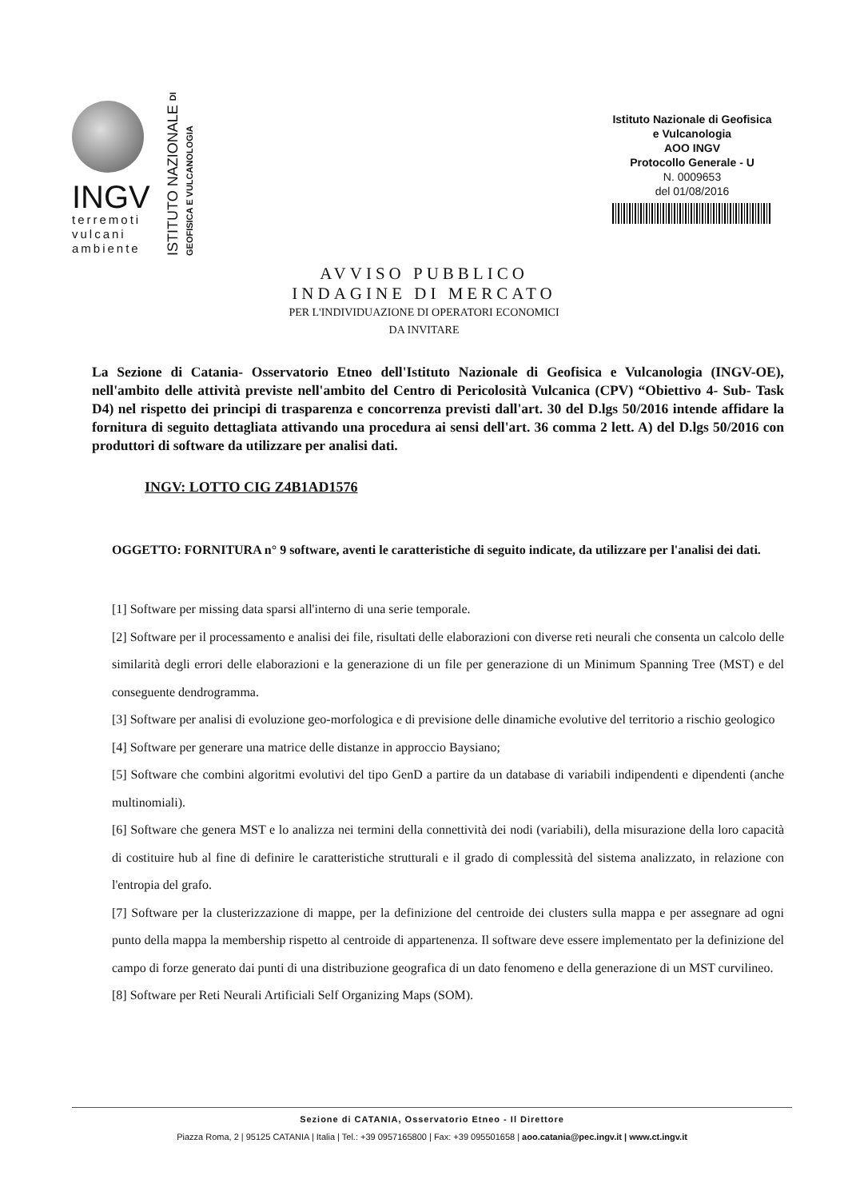INGV
terremoti
vulcani
ambiente
ISTITUTO NAZIONALE DI GEOFISICA E VULCANOLOGIA
Istituto Nazionale di Geofisica
e Vulcanologia
AOO INGV
Protocollo Generale - U
N. 0009653
del 01/08/2016
AVVISO PUBBLICO
INDAGINE DI MERCATO
PER L'INDIVIDUAZIONE DI OPERATORI ECONOMICI
DA INVITARE
La Sezione di Catania- Osservatorio Etneo dell'Istituto Nazionale di Geofisica e Vulcanologia (INGV-OE), nell'ambito delle attività previste nell'ambito del Centro di Pericolosità Vulcanica (CPV) “Obiettivo 4- Sub- Task D4) nel rispetto dei principi di trasparenza e concorrenza previsti dall'art. 30 del D.lgs 50/2016 intende affidare la fornitura di seguito dettagliata attivando una procedura ai sensi dell'art. 36 comma 2 lett. A) del D.lgs 50/2016 con produttori di software da utilizzare per analisi dati.
INGV: LOTTO CIG Z4B1AD1576
OGGETTO: FORNITURA n° 9 software, aventi le caratteristiche di seguito indicate, da utilizzare per l'analisi dei dati.
[1] Software per missing data sparsi all'interno di una serie temporale.
[2] Software per il processamento e analisi dei file, risultati delle elaborazioni con diverse reti neurali che consenta un calcolo delle similarità degli errori delle elaborazioni e la generazione di un file per generazione di un Minimum Spanning Tree (MST) e del conseguente dendrogramma.
[3] Software per analisi di evoluzione geo-morfologica e di previsione delle dinamiche evolutive del territorio a rischio geologico
[4] Software per generare una matrice delle distanze in approccio Baysiano;
[5] Software che combini algoritmi evolutivi del tipo GenD a partire da un database di variabili indipendenti e dipendenti (anche multinomiali).
[6] Software che genera MST e lo analizza nei termini della connettività dei nodi (variabili), della misurazione della loro capacità di costituire hub al fine di definire le caratteristiche strutturali e il grado di complessità del sistema analizzato, in relazione con l'entropia del grafo.
[7] Software per la clusterizzazione di mappe, per la definizione del centroide dei clusters sulla mappa e per assegnare ad ogni punto della mappa la membership rispetto al centroide di appartenenza. Il software deve essere implementato per la definizione del campo di forze generato dai punti di una distribuzione geografica di un dato fenomeno e della generazione di un MST curvilineo.
[8] Software per Reti Neurali Artificiali Self Organizing Maps (SOM).
Sezione di CATANIA, Osservatorio Etneo - Il Direttore
Piazza Roma, 2 | 95125 CATANIA | Italia | Tel.: +39 0957165800 | Fax: +39 095501658 | aoo.catania@pec.ingv.it | www.ct.ingv.it